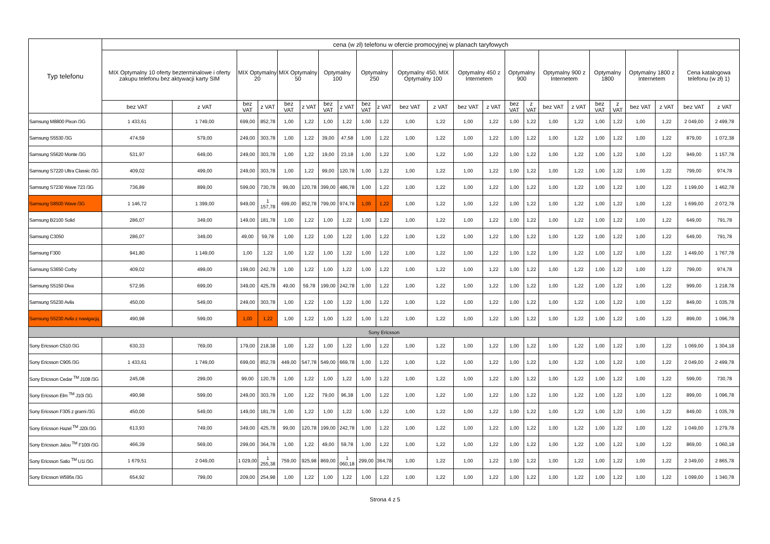| Typ telefonu | cena (w zł) telefonu w ofercie promocyjnej w planach taryfowych | | | | | | | | | | | | | | | | | | | | | | | |
| --- | --- | --- | --- | --- | --- | --- | --- | --- | --- | --- | --- | --- | --- | --- | --- | --- | --- | --- | --- | --- | --- | --- | --- | --- |
| | MIX Optymalny 10 oferty bezterminalowe i oferty zakupu telefonu bez aktywacji karty SIM | | MIX Optymalny 20 | | MIX Optymalny 50 | | Optymalny 100 | | Optymalny 250 | | Optymalny 450, MIX Optymalny 100 | | Optymalny 450 z Internetem | | Optymalny 900 | | Optymalny 900 z Internetem | | Optymalny 1800 | | Optymalny 1800 z Internetem | | Cena katalogowa telefonu (w zł) 1) | |
| | bez VAT | z VAT | bez VAT | z VAT | bez VAT | z VAT | bez VAT | z VAT | bez VAT | z VAT | bez VAT | z VAT | bez VAT | z VAT | bez VAT | z VAT | bez VAT | z VAT | bez VAT | z VAT | bez VAT | z VAT | bez VAT | z VAT |
| Samsung M8800 Pixon /3G | 1 433,61 | 1 749,00 | 699,00 | 852,78 | 1,00 | 1,22 | 1,00 | 1,22 | 1,00 | 1,22 | 1,00 | 1,22 | 1,00 | 1,22 | 1,00 | 1,22 | 1,00 | 1,22 | 1,00 | 1,22 | 1,00 | 1,22 | 2 049,00 | 2 499,78 |
| Samsung S5530 /3G | 474,59 | 579,00 | 249,00 | 303,78 | 1,00 | 1,22 | 39,00 | 47,58 | 1,00 | 1,22 | 1,00 | 1,22 | 1,00 | 1,22 | 1,00 | 1,22 | 1,00 | 1,22 | 1,00 | 1,22 | 1,00 | 1,22 | 879,00 | 1 072,38 |
| Samsung S5620 Monte /3G | 531,97 | 649,00 | 249,00 | 303,78 | 1,00 | 1,22 | 19,00 | 23,18 | 1,00 | 1,22 | 1,00 | 1,22 | 1,00 | 1,22 | 1,00 | 1,22 | 1,00 | 1,22 | 1,00 | 1,22 | 1,00 | 1,22 | 949,00 | 1 157,78 |
| Samsung S7220 Ultra Classic /3G | 409,02 | 499,00 | 249,00 | 303,78 | 1,00 | 1,22 | 99,00 | 120,78 | 1,00 | 1,22 | 1,00 | 1,22 | 1,00 | 1,22 | 1,00 | 1,22 | 1,00 | 1,22 | 1,00 | 1,22 | 1,00 | 1,22 | 799,00 | 974,78 |
| Samsung S7230 Wave 723 /3G | 736,89 | 899,00 | 599,00 | 730,78 | 99,00 | 120,78 | 399,00 | 486,78 | 1,00 | 1,22 | 1,00 | 1,22 | 1,00 | 1,22 | 1,00 | 1,22 | 1,00 | 1,22 | 1,00 | 1,22 | 1,00 | 1,22 | 1 199,00 | 1 462,78 |
| Samsung S8500 Wave /3G | 1 146,72 | 1 399,00 | 949,00 | 1 157,78 | 699,00 | 852,78 | 799,00 | 974,78 | 1,00 | 1,22 | 1,00 | 1,22 | 1,00 | 1,22 | 1,00 | 1,22 | 1,00 | 1,22 | 1,00 | 1,22 | 1,00 | 1,22 | 1 699,00 | 2 072,78 |
| Samsung B2100 Solid | 286,07 | 349,00 | 149,00 | 181,78 | 1,00 | 1,22 | 1,00 | 1,22 | 1,00 | 1,22 | 1,00 | 1,22 | 1,00 | 1,22 | 1,00 | 1,22 | 1,00 | 1,22 | 1,00 | 1,22 | 1,00 | 1,22 | 649,00 | 791,78 |
| Samsung C3050 | 286,07 | 349,00 | 49,00 | 59,78 | 1,00 | 1,22 | 1,00 | 1,22 | 1,00 | 1,22 | 1,00 | 1,22 | 1,00 | 1,22 | 1,00 | 1,22 | 1,00 | 1,22 | 1,00 | 1,22 | 1,00 | 1,22 | 649,00 | 791,78 |
| Samsung F300 | 941,80 | 1 149,00 | 1,00 | 1,22 | 1,00 | 1,22 | 1,00 | 1,22 | 1,00 | 1,22 | 1,00 | 1,22 | 1,00 | 1,22 | 1,00 | 1,22 | 1,00 | 1,22 | 1,00 | 1,22 | 1,00 | 1,22 | 1 449,00 | 1 767,78 |
| Samsung S3650 Corby | 409,02 | 499,00 | 199,00 | 242,78 | 1,00 | 1,22 | 1,00 | 1,22 | 1,00 | 1,22 | 1,00 | 1,22 | 1,00 | 1,22 | 1,00 | 1,22 | 1,00 | 1,22 | 1,00 | 1,22 | 1,00 | 1,22 | 799,00 | 974,78 |
| Samsung S5150 Diva | 572,95 | 699,00 | 349,00 | 425,78 | 49,00 | 59,78 | 199,00 | 242,78 | 1,00 | 1,22 | 1,00 | 1,22 | 1,00 | 1,22 | 1,00 | 1,22 | 1,00 | 1,22 | 1,00 | 1,22 | 1,00 | 1,22 | 999,00 | 1 218,78 |
| Samsung S5230 Avila | 450,00 | 549,00 | 249,00 | 303,78 | 1,00 | 1,22 | 1,00 | 1,22 | 1,00 | 1,22 | 1,00 | 1,22 | 1,00 | 1,22 | 1,00 | 1,22 | 1,00 | 1,22 | 1,00 | 1,22 | 1,00 | 1,22 | 849,00 | 1 035,78 |
| Samsung S5230 Avila z nawigacją | 490,98 | 599,00 | 1,00 | 1,22 | 1,00 | 1,22 | 1,00 | 1,22 | 1,00 | 1,22 | 1,00 | 1,22 | 1,00 | 1,22 | 1,00 | 1,22 | 1,00 | 1,22 | 1,00 | 1,22 | 1,00 | 1,22 | 899,00 | 1 096,78 |
| Sony Ericsson | | | | | | | | | | | | | | | | | | | | | | | | |
| Sony Ericsson C510 /3G | 630,33 | 769,00 | 179,00 | 218,38 | 1,00 | 1,22 | 1,00 | 1,22 | 1,00 | 1,22 | 1,00 | 1,22 | 1,00 | 1,22 | 1,00 | 1,22 | 1,00 | 1,22 | 1,00 | 1,22 | 1,00 | 1,22 | 1 069,00 | 1 304,18 |
| Sony Ericsson C905 /3G | 1 433,61 | 1 749,00 | 699,00 | 852,78 | 449,00 | 547,78 | 549,00 | 669,78 | 1,00 | 1,22 | 1,00 | 1,22 | 1,00 | 1,22 | 1,00 | 1,22 | 1,00 | 1,22 | 1,00 | 1,22 | 1,00 | 1,22 | 2 049,00 | 2 499,78 |
| Sony Ericsson Cedar <sup>TM</sup> J108 /3G | 245,08 | 299,00 | 99,00 | 120,78 | 1,00 | 1,22 | 1,00 | 1,22 | 1,00 | 1,22 | 1,00 | 1,22 | 1,00 | 1,22 | 1,00 | 1,22 | 1,00 | 1,22 | 1,00 | 1,22 | 1,00 | 1,22 | 599,00 | 730,78 |
| Sony Ericsson Elm <sup>TM</sup> J10i /3G | 490,98 | 599,00 | 249,00 | 303,78 | 1,00 | 1,22 | 79,00 | 96,38 | 1,00 | 1,22 | 1,00 | 1,22 | 1,00 | 1,22 | 1,00 | 1,22 | 1,00 | 1,22 | 1,00 | 1,22 | 1,00 | 1,22 | 899,00 | 1 096,78 |
| Sony Ericsson F305 z grami /3G | 450,00 | 549,00 | 149,00 | 181,78 | 1,00 | 1,22 | 1,00 | 1,22 | 1,00 | 1,22 | 1,00 | 1,22 | 1,00 | 1,22 | 1,00 | 1,22 | 1,00 | 1,22 | 1,00 | 1,22 | 1,00 | 1,22 | 849,00 | 1 035,78 |
| Sony Ericsson Hazel <sup>TM</sup> J20i /3G | 613,93 | 749,00 | 349,00 | 425,78 | 99,00 | 120,78 | 199,00 | 242,78 | 1,00 | 1,22 | 1,00 | 1,22 | 1,00 | 1,22 | 1,00 | 1,22 | 1,00 | 1,22 | 1,00 | 1,22 | 1,00 | 1,22 | 1 049,00 | 1 279,78 |
| Sony Ericsson Jalou <sup>TM</sup> F100i /3G | 466,39 | 569,00 | 299,00 | 364,78 | 1,00 | 1,22 | 49,00 | 59,78 | 1,00 | 1,22 | 1,00 | 1,22 | 1,00 | 1,22 | 1,00 | 1,22 | 1,00 | 1,22 | 1,00 | 1,22 | 1,00 | 1,22 | 869,00 | 1 060,18 |
| Sony Ericsson Satio <sup>TM</sup> U1i /3G | 1 679,51 | 2 049,00 | 1 029,00 | 1 255,38 | 759,00 | 925,98 | 869,00 | 1 060,18 | 299,00 | 364,78 | 1,00 | 1,22 | 1,00 | 1,22 | 1,00 | 1,22 | 1,00 | 1,22 | 1,00 | 1,22 | 1,00 | 1,22 | 2 349,00 | 2 865,78 |
| Sony Ericsson W595s /3G | 654,92 | 799,00 | 209,00 | 254,98 | 1,00 | 1,22 | 1,00 | 1,22 | 1,00 | 1,22 | 1,00 | 1,22 | 1,00 | 1,22 | 1,00 | 1,22 | 1,00 | 1,22 | 1,00 | 1,22 | 1,00 | 1,22 | 1 099,00 | 1 340,78 |
Strona 4 z 5